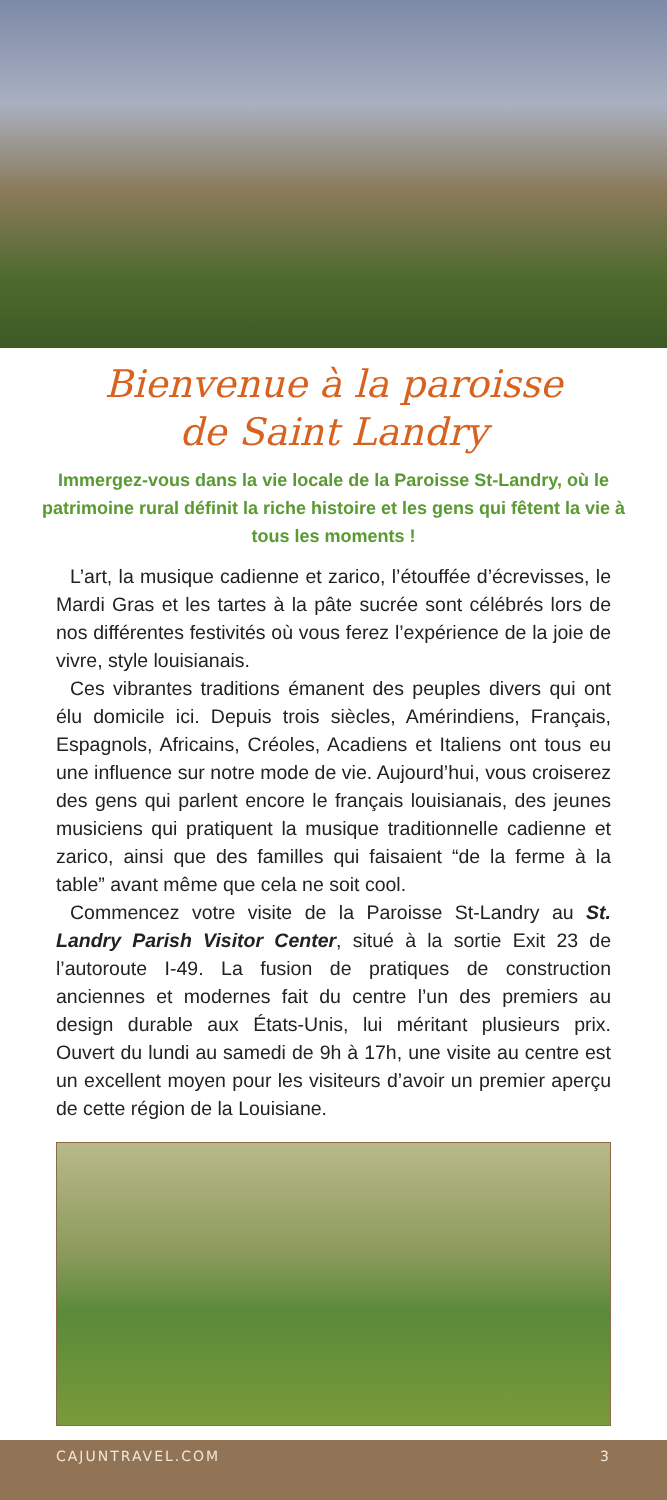Bienvenue à la paroisse
de Saint Landry
Immergez-vous dans la vie locale de la Paroisse St-Landry, où le patrimoine rural définit la riche histoire et les gens qui fêtent la vie à tous les moments !
L’art, la musique cadienne et zarico, l’étouffée d’écrevisses, le Mardi Gras et les tartes à la pâte sucrée sont célébrés lors de nos différentes festivités où vous ferez l’expérience de la joie de vivre, style louisianais.
Ces vibrantes traditions émanent des peuples divers qui ont élu domicile ici. Depuis trois siècles, Amérindiens, Français, Espagnols, Africains, Créoles, Acadiens et Italiens ont tous eu une influence sur notre mode de vie. Aujourd’hui, vous croiserez des gens qui parlent encore le français louisianais, des jeunes musiciens qui pratiquent la musique tradition­nelle cadienne et zarico, ainsi que des familles qui faisaient “de la ferme à la table” avant même que cela ne soit cool.
Commencez votre visite de la Paroisse St-Landry au St. Landry Parish Visitor Center, situé à la sortie Exit 23 de l’autoroute I-49. La fusion de pratiques de construction anciennes et modernes fait du centre l’un des premiers au design durable aux États-Unis, lui méritant plusieurs prix. Ouvert du lundi au samedi de 9h à 17h, une visite au centre est un excellent moyen pour les visiteurs d’avoir un premier aperçu de cette région de la Louisiane.
CAJUNTRAVEL.COM 3